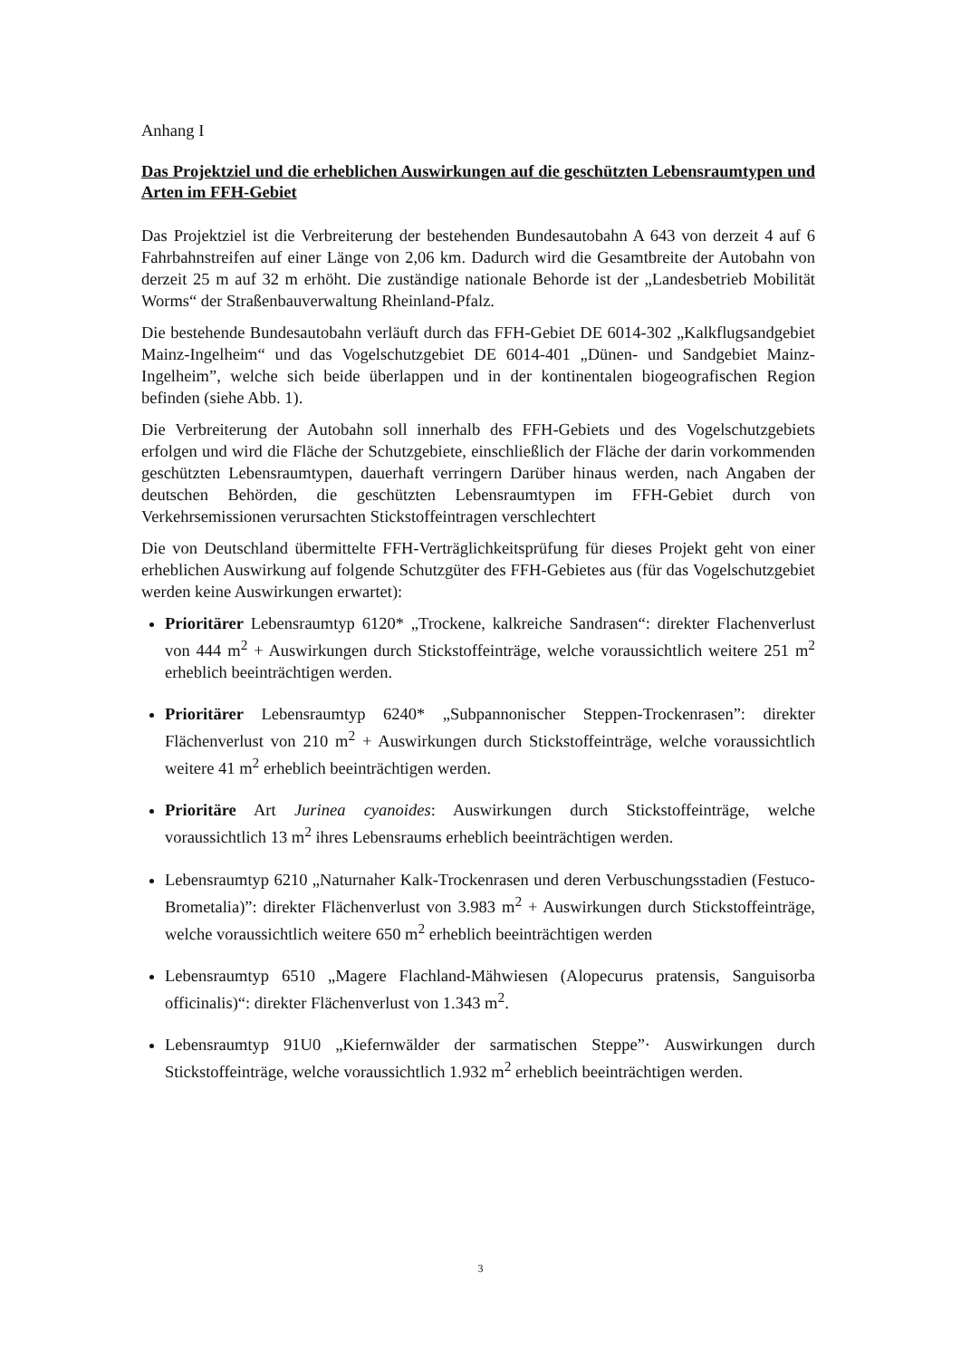Anhang I
Das Projektziel und die erheblichen Auswirkungen auf die geschützten Lebensraumtypen und Arten im FFH-Gebiet
Das Projektziel ist die Verbreiterung der bestehenden Bundesautobahn A 643 von derzeit 4 auf 6 Fahrbahnstreifen auf einer Länge von 2,06 km. Dadurch wird die Gesamtbreite der Autobahn von derzeit 25 m auf 32 m erhöht. Die zuständige nationale Behorde ist der „Landesbetrieb Mobilität Worms“ der Straßenbauverwaltung Rheinland-Pfalz.
Die bestehende Bundesautobahn verläuft durch das FFH-Gebiet DE 6014-302 „Kalkflugsandgebiet Mainz-Ingelheim“ und das Vogelschutzgebiet DE 6014-401 „Dünen- und Sandgebiet Mainz-Ingelheim”, welche sich beide überlappen und in der kontinentalen biogeografischen Region befinden (siehe Abb. 1).
Die Verbreiterung der Autobahn soll innerhalb des FFH-Gebiets und des Vogelschutzgebiets erfolgen und wird die Fläche der Schutzgebiete, einschließlich der Fläche der darin vorkommenden geschützten Lebensraumtypen, dauerhaft verringern Darüber hinaus werden, nach Angaben der deutschen Behörden, die geschützten Lebensraumtypen im FFH-Gebiet durch von Verkehrsemissionen verursachten Stickstoffeintragen verschlechtert
Die von Deutschland übermittelte FFH-Verträglichkeitsprüfung für dieses Projekt geht von einer erheblichen Auswirkung auf folgende Schutzgüter des FFH-Gebietes aus (für das Vogelschutzgebiet werden keine Auswirkungen erwartet):
Prioritärer Lebensraumtyp 6120* „Trockene, kalkreiche Sandrasen“: direkter Flachenverlust von 444 m<sup>2</sup> + Auswirkungen durch Stickstoffeinträge, welche voraussichtlich weitere 251 m<sup>2</sup> erheblich beeinträchtigen werden.
Prioritärer Lebensraumtyp 6240* „Subpannonischer Steppen-Trockenrasen”: direkter Flächenverlust von 210 m<sup>2</sup> + Auswirkungen durch Stickstoffeinträge, welche voraussichtlich weitere 41 m<sup>2</sup> erheblich beeinträchtigen werden.
Prioritäre Art Jurinea cyanoides: Auswirkungen durch Stickstoffeinträge, welche voraussichtlich 13 m<sup>2</sup> ihres Lebensraums erheblich beeinträchtigen werden.
Lebensraumtyp 6210 „Naturnaher Kalk-Trockenrasen und deren Verbuschungsstadien (Festuco-Brometalia)”: direkter Flächenverlust von 3.983 m<sup>2</sup> + Auswirkungen durch Stickstoffeinträge, welche voraussichtlich weitere 650 m<sup>2</sup> erheblich beeinträchtigen werden
Lebensraumtyp 6510 „Magere Flachland-Mähwiesen (Alopecurus pratensis, Sanguisorba officinalis)“: direkter Flächenverlust von 1.343 m<sup>2</sup>.
Lebensraumtyp 91U0 „Kiefernwälder der sarmatischen Steppe”· Auswirkungen durch Stickstoffeinträge, welche voraussichtlich 1.932 m<sup>2</sup> erheblich beeinträchtigen werden.
3